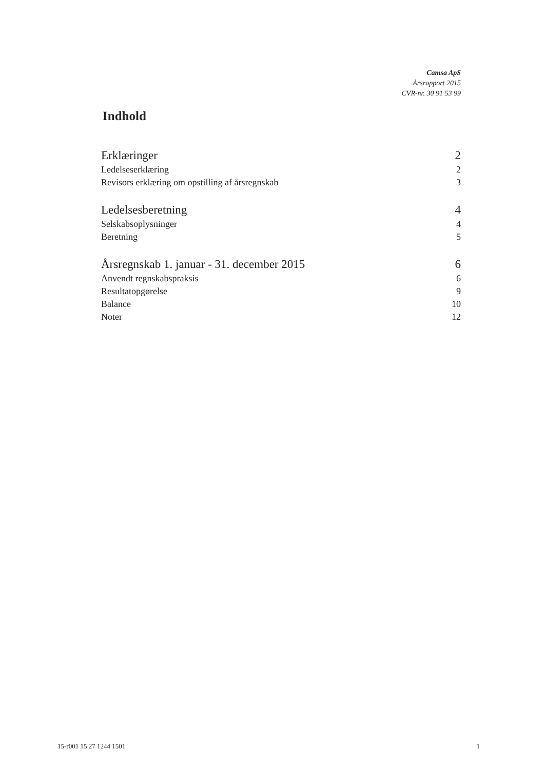Camsa ApS
Årsrapport 2015
CVR-nr. 30 91 53 99
Indhold
Erklæringer 2
Ledelseserklæring 2
Revisors erklæring om opstilling af årsregnskab 3
Ledelsesberetning 4
Selskabsoplysninger 4
Beretning 5
Årsregnskab 1. januar - 31. december 2015 6
Anvendt regnskabspraksis 6
Resultatopgørelse 9
Balance 10
Noter 12
15-r001 15 27 1244 1501 1